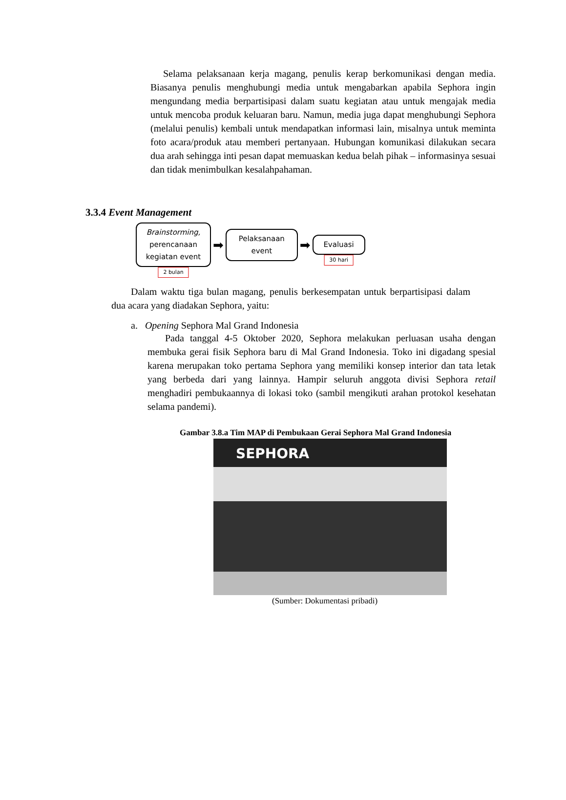Selama pelaksanaan kerja magang, penulis kerap berkomunikasi dengan media. Biasanya penulis menghubungi media untuk mengabarkan apabila Sephora ingin mengundang media berpartisipasi dalam suatu kegiatan atau untuk mengajak media untuk mencoba produk keluaran baru. Namun, media juga dapat menghubungi Sephora (melalui penulis) kembali untuk mendapatkan informasi lain, misalnya untuk meminta foto acara/produk atau memberi pertanyaan. Hubungan komunikasi dilakukan secara dua arah sehingga inti pesan dapat memuaskan kedua belah pihak – informasinya sesuai dan tidak menimbulkan kesalahpahaman.
3.3.4 Event Management
Brainstorming,
perencanaan
kegiatan event
2 bulan
➡
Pelaksanaan
event
➡
Evaluasi
30 hari
Dalam waktu tiga bulan magang, penulis berkesempatan untuk berpartisipasi dalam dua acara yang diadakan Sephora, yaitu:
a. Opening Sephora Mal Grand Indonesia
Pada tanggal 4-5 Oktober 2020, Sephora melakukan perluasan usaha dengan membuka gerai fisik Sephora baru di Mal Grand Indonesia. Toko ini digadang spesial karena merupakan toko pertama Sephora yang memiliki konsep interior dan tata letak yang berbeda dari yang lainnya. Hampir seluruh anggota divisi Sephora retail menghadiri pembukaannya di lokasi toko (sambil mengikuti arahan protokol kesehatan selama pandemi).
Gambar 3.8.a Tim MAP di Pembukaan Gerai Sephora Mal Grand Indonesia
SEPHORA
(Sumber: Dokumentasi pribadi)